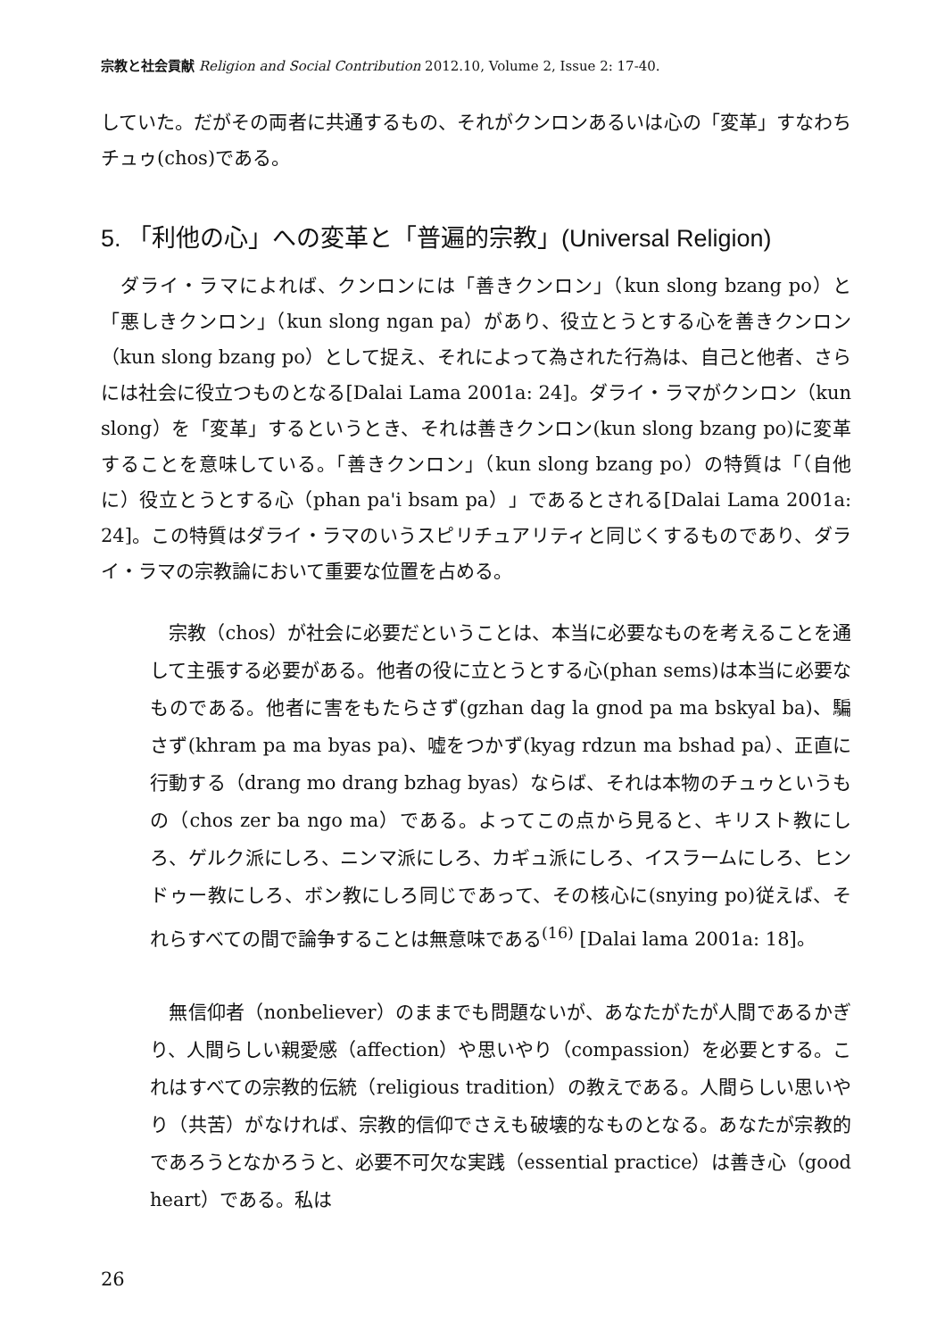宗教と社会貢献 Religion and Social Contribution 2012.10, Volume 2, Issue 2: 17-40.
していた。だがその両者に共通するもの、それがクンロンあるいは心の「変革」すなわちチュゥ(chos)である。
5. 「利他の心」への変革と「普遍的宗教」(Universal Religion)
　ダライ・ラマによれば、クンロンには「善きクンロン」（kun slong bzang po）と「悪しきクンロン」（kun slong ngan pa）があり、役立とうとする心を善きクンロン（kun slong bzang po）として捉え、それによって為された行為は、自己と他者、さらには社会に役立つものとなる[Dalai Lama 2001a: 24]。ダライ・ラマがクンロン（kun slong）を「変革」するというとき、それは善きクンロン(kun slong bzang po)に変革することを意味している。「善きクンロン」（kun slong bzang po）の特質は「（自他に）役立とうとする心（phan pa'i bsam pa）」であるとされる[Dalai Lama 2001a: 24]。この特質はダライ・ラマのいうスピリチュアリティと同じくするものであり、ダライ・ラマの宗教論において重要な位置を占める。
　宗教（chos）が社会に必要だということは、本当に必要なものを考えることを通して主張する必要がある。他者の役に立とうとする心(phan sems)は本当に必要なものである。他者に害をもたらさず(gzhan dag la gnod pa ma bskyal ba)、騙さず(khram pa ma byas pa)、嘘をつかず(kyag rdzun ma bshad pa）、正直に行動する（drang mo drang bzhag byas）ならば、それは本物のチュゥというもの（chos zer ba ngo ma）である。よってこの点から見ると、キリスト教にしろ、ゲルク派にしろ、ニンマ派にしろ、カギュ派にしろ、イスラームにしろ、ヒンドゥー教にしろ、ボン教にしろ同じであって、その核心に(snying po)従えば、それらすべての間で論争することは無意味である<sup>(16)</sup> [Dalai lama 2001a: 18]。
　無信仰者（nonbeliever）のままでも問題ないが、あなたがたが人間であるかぎり、人間らしい親愛感（affection）や思いやり（compassion）を必要とする。これはすべての宗教的伝統（religious tradition）の教えである。人間らしい思いやり（共苦）がなければ、宗教的信仰でさえも破壊的なものとなる。あなたが宗教的であろうとなかろうと、必要不可欠な実践（essential practice）は善き心（good heart）である。私は
26